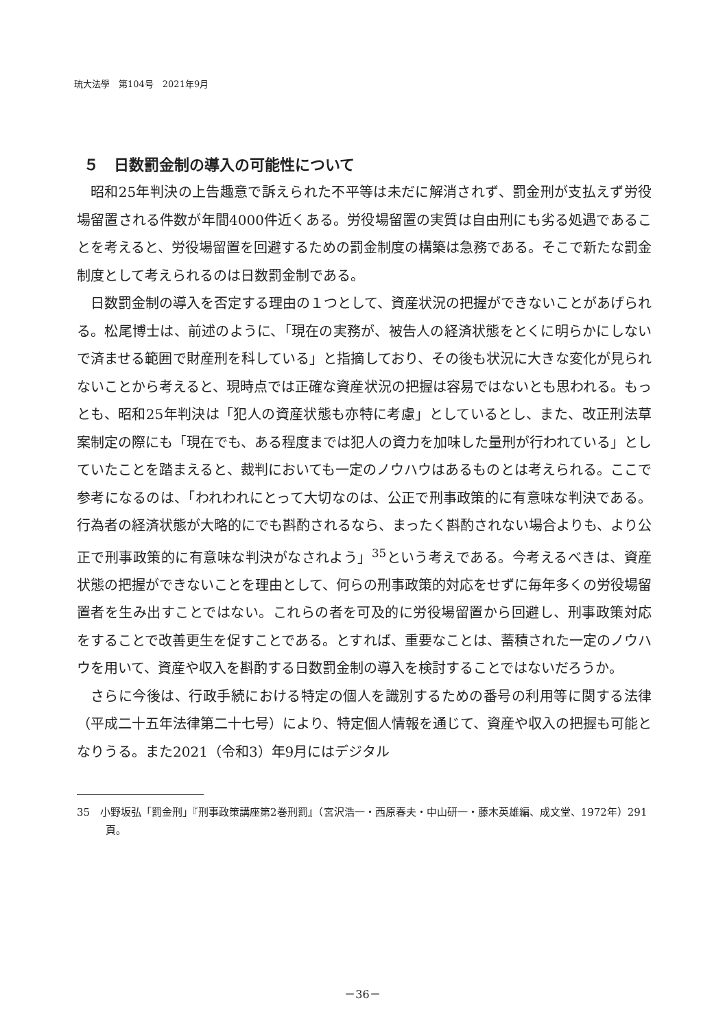琉大法學　第104号　2021年9月
５　日数罰金制の導入の可能性について
昭和25年判決の上告趣意で訴えられた不平等は未だに解消されず、罰金刑が支払えず労役場留置される件数が年間4000件近くある。労役場留置の実質は自由刑にも劣る処遇であることを考えると、労役場留置を回避するための罰金制度の構築は急務である。そこで新たな罰金制度として考えられるのは日数罰金制である。
日数罰金制の導入を否定する理由の１つとして、資産状況の把握ができないことがあげられる。松尾博士は、前述のように、「現在の実務が、被告人の経済状態をとくに明らかにしないで済ませる範囲で財産刑を科している」と指摘しており、その後も状況に大きな変化が見られないことから考えると、現時点では正確な資産状況の把握は容易ではないとも思われる。もっとも、昭和25年判決は「犯人の資産状態も亦特に考慮」としているとし、また、改正刑法草案制定の際にも「現在でも、ある程度までは犯人の資力を加味した量刑が行われている」としていたことを踏まえると、裁判においても一定のノウハウはあるものとは考えられる。ここで参考になるのは、「われわれにとって大切なのは、公正で刑事政策的に有意味な判決である。行為者の経済状態が大略的にでも斟酌されるなら、まったく斟酌されない場合よりも、より公正で刑事政策的に有意味な判決がなされよう」<sup>35</sup>という考えである。今考えるべきは、資産状態の把握ができないことを理由として、何らの刑事政策的対応をせずに毎年多くの労役場留置者を生み出すことではない。これらの者を可及的に労役場留置から回避し、刑事政策対応をすることで改善更生を促すことである。とすれば、重要なことは、蓄積された一定のノウハウを用いて、資産や収入を斟酌する日数罰金制の導入を検討することではないだろうか。
さらに今後は、行政手続における特定の個人を識別するための番号の利用等に関する法律（平成二十五年法律第二十七号）により、特定個人情報を通じて、資産や収入の把握も可能となりうる。また2021（令和3）年9月にはデジタル
35　小野坂弘「罰金刑」『刑事政策講座第2巻刑罰』（宮沢浩一・西原春夫・中山研一・藤木英雄編、成文堂、1972年）291頁。
－36－